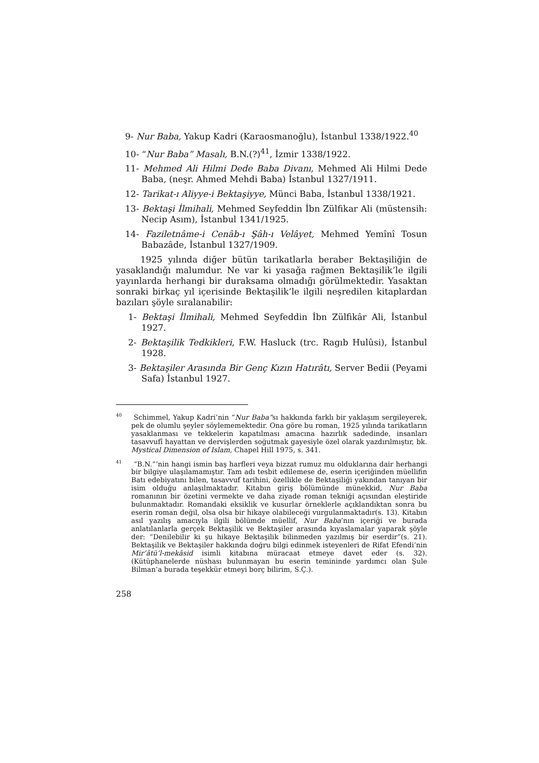9- Nur Baba, Yakup Kadri (Karaosmanoğlu), İstanbul 1338/1922.<sup>40</sup>
10- “Nur Baba” Masalı, B.N.(?)<sup>41</sup>, İzmir 1338/1922.
11- Mehmed Ali Hilmi Dede Baba Divanı, Mehmed Ali Hilmi Dede Baba, (neşr. Ahmed Mehdi Baba) İstanbul 1327/1911.
12- Tarikat-ı Aliyye-i Bektaşiyye, Münci Baba, İstanbul 1338/1921.
13- Bektaşi İlmihali, Mehmed Seyfeddin İbn Zülfikar Ali (müstensih: Necip Asım), İstanbul 1341/1925.
14- Faziletnâme-i Cenâb-ı Şâh-ı Velâyet, Mehmed Yemînî Tosun Babazâde, İstanbul 1327/1909.
1925 yılında diğer bütün tarikatlarla beraber Bektaşiliğin de yasaklandığı malumdur. Ne var ki yasağa rağmen Bektaşilik’le ilgili yayınlarda herhangi bir duraksama olmadığı görülmektedir. Yasaktan sonraki birkaç yıl içerisinde Bektaşilik’le ilgili neşredilen kitaplardan bazıları şöyle sıralanabilir:
1- Bektaşi İlmihali, Mehmed Seyfeddin İbn Zülfikâr Ali, İstanbul 1927.
2- Bektaşilik Tedkikleri, F.W. Hasluck (trc. Ragıb Hulûsi), İstanbul 1928.
3- Bektaşiler Arasında Bir Genç Kızın Hatırâtı, Server Bedii (Peyami Safa) İstanbul 1927.
<sup>40</sup> Schimmel, Yakup Kadri’nin “Nur Baba”sı hakkında farklı bir yaklaşım sergileyerek, pek de olumlu şeyler söylememektedir. Ona göre bu roman, 1925 yılında tarikatların yasaklanması ve tekkelerin kapatılması amacına hazırlık sadedinde, insanları tasavvufî hayattan ve dervişlerden soğutmak gayesiyle özel olarak yazdırılmıştır, bk. Mystical Dimension of Islam, Chapel Hill 1975, s. 341.
<sup>41</sup> “B.N.”’nin hangi ismin baş harfleri veya bizzat rumuz mu olduklarına dair herhangi bir bilgiye ulaşılamamıştır. Tam adı tesbit edilemese de, eserin içeriğinden müellifin Batı edebiyatını bilen, tasavvuf tarihini, özellikle de Bektaşiliği yakından tanıyan bir isim olduğu anlaşılmaktadır. Kitabın giriş bölümünde münekkid, Nur Baba romanının bir özetini vermekte ve daha ziyade roman tekniği açısından eleştiride bulunmaktadır. Romandaki eksiklik ve kusurlar örneklerle açıklandıktan sonra bu eserin roman değil, olsa olsa bir hikaye olabileceği vurgulanmaktadır(s. 13). Kitabın asıl yazılış amacıyla ilgili bölümde müellif, Nur Baba’nın içeriği ve burada anlatılanlarla gerçek Bektaşilik ve Bektaşiler arasında kıyaslamalar yaparak şöyle der: “Denilebilir ki şu hikaye Bektaşilik bilinmeden yazılmış bir eserdir”(s. 21). Bektaşilik ve Bektaşiler hakkında doğru bilgi edinmek isteyenleri de Rifat Efendi’nin Mir’âtü’l-mekâsid isimli kitabına müracaat etmeye davet eder (s. 32). (Kütüphanelerde nüshası bulunmayan bu eserin temininde yardımcı olan Şule Bilman’a burada teşekkür etmeyi borç bilirim, S.Ç.).
258